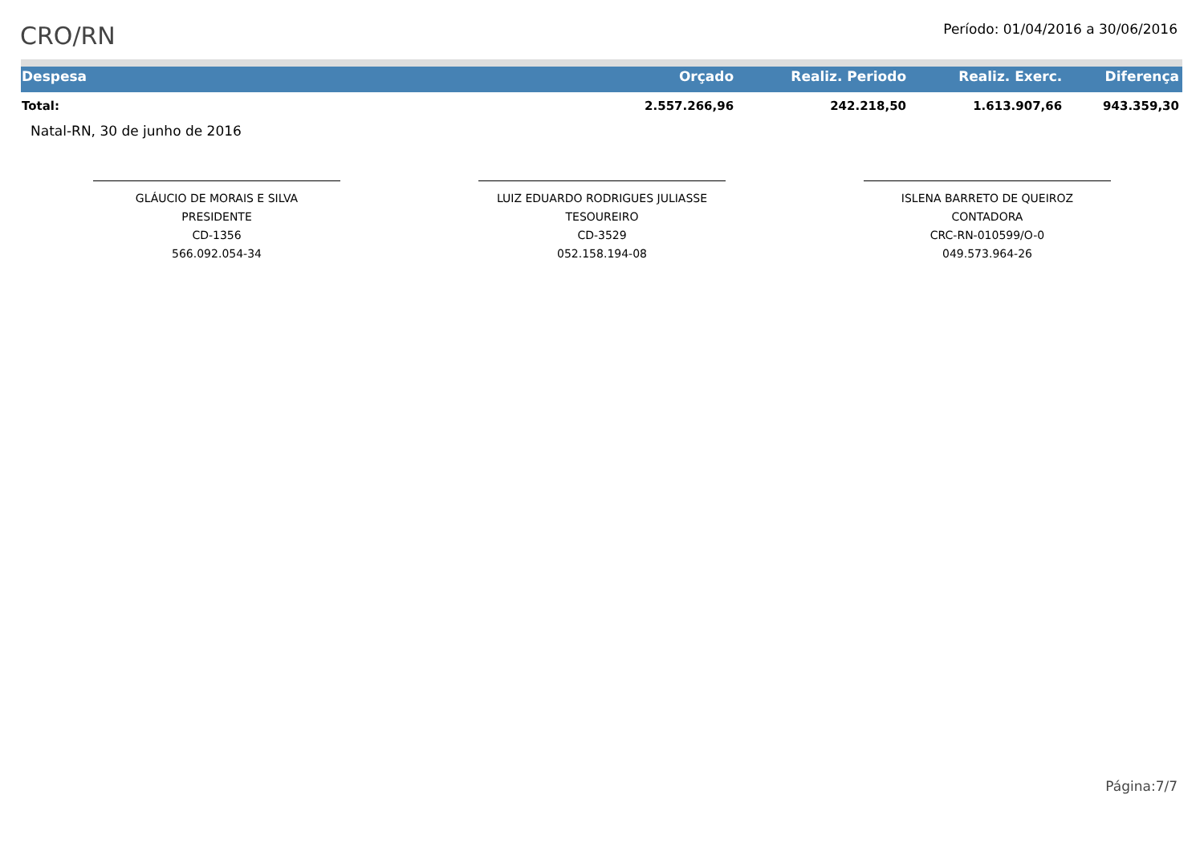CRO/RN
Período: 01/04/2016 a 30/06/2016
| Despesa | Orçado | Realiz. Periodo | Realiz. Exerc. | Diferença |
| --- | --- | --- | --- | --- |
| Total: | 2.557.266,96 | 242.218,50 | 1.613.907,66 | 943.359,30 |
Natal-RN, 30 de junho de 2016
GLÁUCIO DE MORAIS E SILVA
PRESIDENTE
CD-1356
566.092.054-34
LUIZ EDUARDO RODRIGUES JULIASSE
TESOUREIRO
CD-3529
052.158.194-08
ISLENA BARRETO DE QUEIROZ
CONTADORA
CRC-RN-010599/O-0
049.573.964-26
Página:7/7